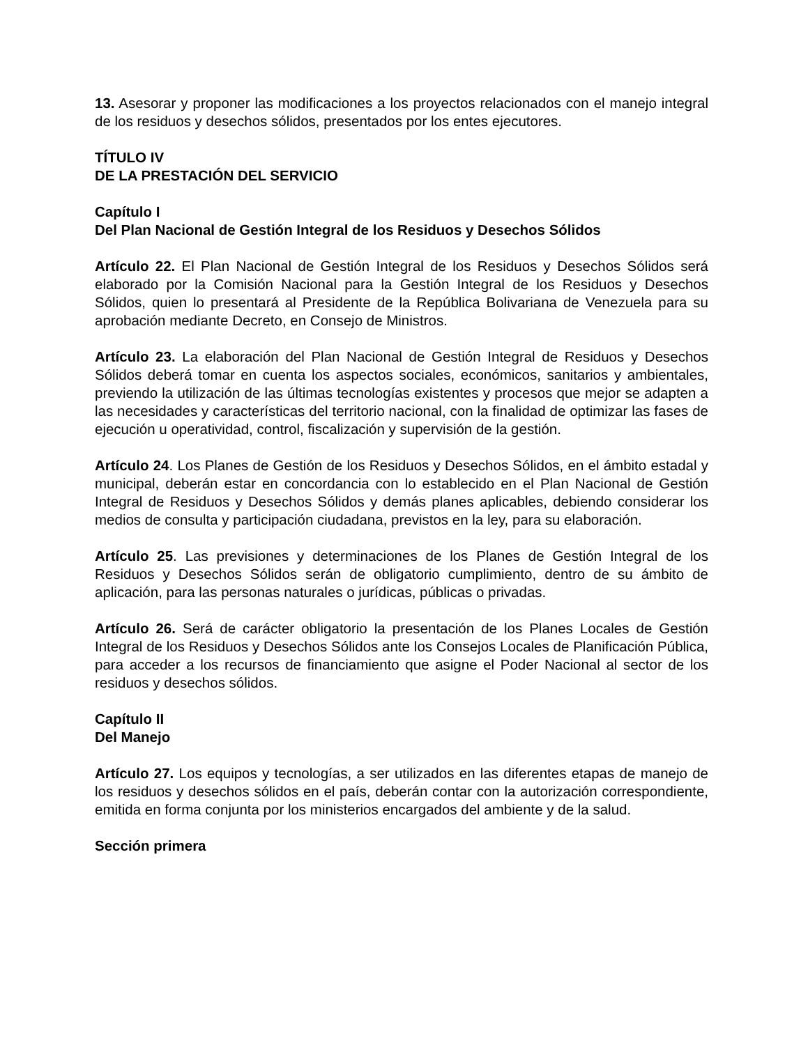13. Asesorar y proponer las modificaciones a los proyectos relacionados con el manejo integral de los residuos y desechos sólidos, presentados por los entes ejecutores.
TÍTULO IV
DE LA PRESTACIÓN DEL SERVICIO
Capítulo I
Del Plan Nacional de Gestión Integral de los Residuos y Desechos Sólidos
Artículo 22. El Plan Nacional de Gestión Integral de los Residuos y Desechos Sólidos será elaborado por la Comisión Nacional para la Gestión Integral de los Residuos y Desechos Sólidos, quien lo presentará al Presidente de la República Bolivariana de Venezuela para su aprobación mediante Decreto, en Consejo de Ministros.
Artículo 23. La elaboración del Plan Nacional de Gestión Integral de Residuos y Desechos Sólidos deberá tomar en cuenta los aspectos sociales, económicos, sanitarios y ambientales, previendo la utilización de las últimas tecnologías existentes y procesos que mejor se adapten a las necesidades y características del territorio nacional, con la finalidad de optimizar las fases de ejecución u operatividad, control, fiscalización y supervisión de la gestión.
Artículo 24. Los Planes de Gestión de los Residuos y Desechos Sólidos, en el ámbito estadal y municipal, deberán estar en concordancia con lo establecido en el Plan Nacional de Gestión Integral de Residuos y Desechos Sólidos y demás planes aplicables, debiendo considerar los medios de consulta y participación ciudadana, previstos en la ley, para su elaboración.
Artículo 25. Las previsiones y determinaciones de los Planes de Gestión Integral de los Residuos y Desechos Sólidos serán de obligatorio cumplimiento, dentro de su ámbito de aplicación, para las personas naturales o jurídicas, públicas o privadas.
Artículo 26. Será de carácter obligatorio la presentación de los Planes Locales de Gestión Integral de los Residuos y Desechos Sólidos ante los Consejos Locales de Planificación Pública, para acceder a los recursos de financiamiento que asigne el Poder Nacional al sector de los residuos y desechos sólidos.
Capítulo II
Del Manejo
Artículo 27. Los equipos y tecnologías, a ser utilizados en las diferentes etapas de manejo de los residuos y desechos sólidos en el país, deberán contar con la autorización correspondiente, emitida en forma conjunta por los ministerios encargados del ambiente y de la salud.
Sección primera